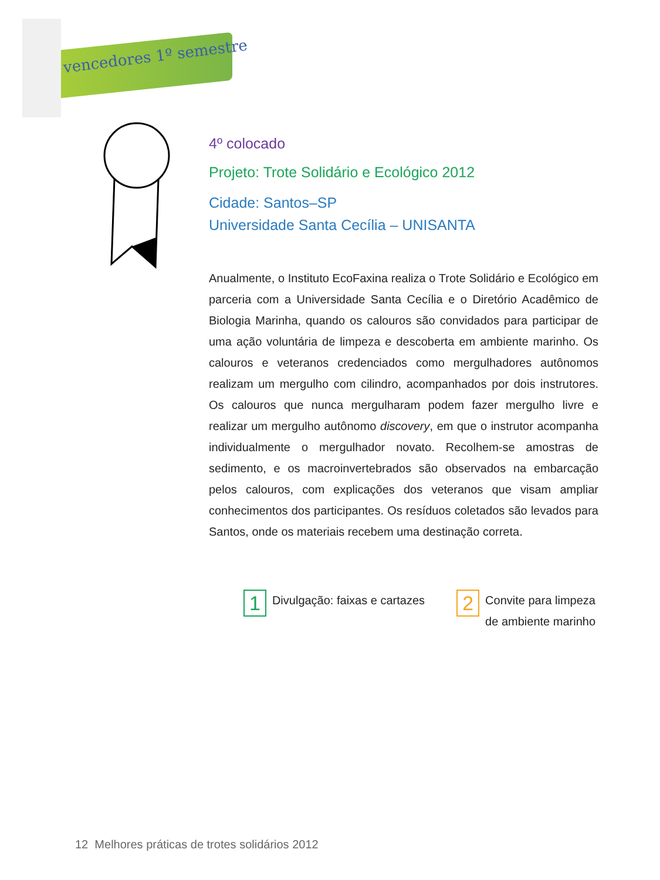vencedores 1º semestre
4º colocado
Projeto: Trote Solidário e Ecológico 2012
Cidade: Santos–SP
Universidade Santa Cecília – UNISANTA
Anualmente, o Instituto EcoFaxina realiza o Trote Solidário e Ecológico em parceria com a Universidade Santa Cecília e o Diretório Acadêmico de Biologia Marinha, quando os calouros são convidados para participar de uma ação voluntária de limpeza e descoberta em ambiente marinho. Os calouros e veteranos credenciados como mergulhadores autônomos realizam um mergulho com cilindro, acompanhados por dois instrutores. Os calouros que nunca mergulharam podem fazer mergulho livre e realizar um mergulho autônomo discovery, em que o instrutor acompanha individualmente o mergulhador novato. Recolhem-se amostras de sedimento, e os macroinvertebrados são observados na embarcação pelos calouros, com explicações dos veteranos que visam ampliar conhecimentos dos participantes. Os resíduos coletados são levados para Santos, onde os materiais recebem uma destinação correta.
1 Divulgação: faixas e cartazes
2 Convite para limpeza
de ambiente marinho
12 Melhores práticas de trotes solidários 2012